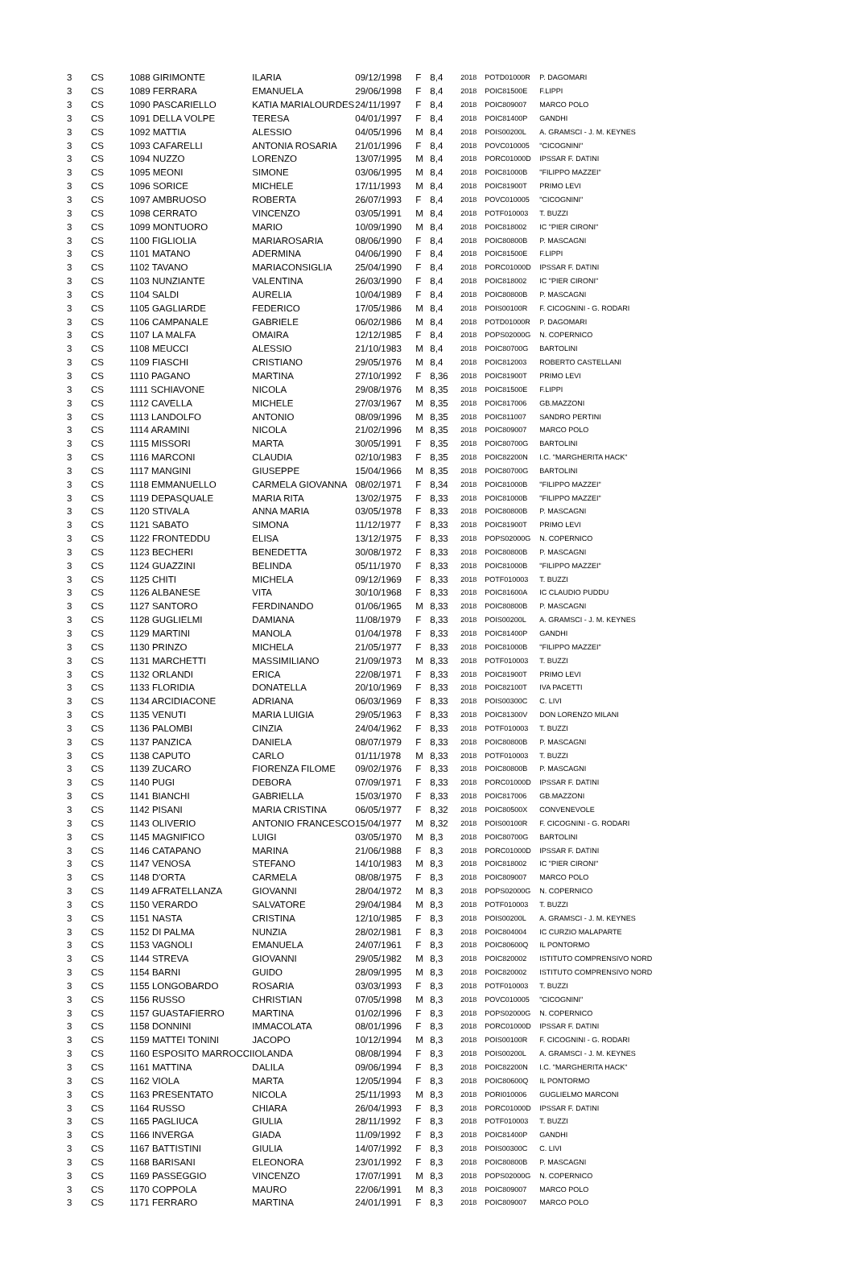| 3 | CS | 1088 GIRIMONTE | ILARIA | 09/12/1998 | F | 8,4 | 2018 | POTD01000R | P. DAGOMARI |
| 3 | CS | 1089 FERRARA | EMANUELA | 29/06/1998 | F | 8,4 | 2018 | POIC81500E | F.LIPPI |
| 3 | CS | 1090 PASCARIELLO | KATIA MARIALOURDES | 24/11/1997 | F | 8,4 | 2018 | POIC809007 | MARCO POLO |
| 3 | CS | 1091 DELLA VOLPE | TERESA | 04/01/1997 | F | 8,4 | 2018 | POIC81400P | GANDHI |
| 3 | CS | 1092 MATTIA | ALESSIO | 04/05/1996 | M | 8,4 | 2018 | POIS00200L | A. GRAMSCI - J. M. KEYNES |
| 3 | CS | 1093 CAFARELLI | ANTONIA ROSARIA | 21/01/1996 | F | 8,4 | 2018 | POVC010005 | "CICOGNINI" |
| 3 | CS | 1094 NUZZO | LORENZO | 13/07/1995 | M | 8,4 | 2018 | PORC01000D | IPSSAR F. DATINI |
| 3 | CS | 1095 MEONI | SIMONE | 03/06/1995 | M | 8,4 | 2018 | POIC81000B | "FILIPPO MAZZEI" |
| 3 | CS | 1096 SORICE | MICHELE | 17/11/1993 | M | 8,4 | 2018 | POIC81900T | PRIMO LEVI |
| 3 | CS | 1097 AMBRUOSO | ROBERTA | 26/07/1993 | F | 8,4 | 2018 | POVC010005 | "CICOGNINI" |
| 3 | CS | 1098 CERRATO | VINCENZO | 03/05/1991 | M | 8,4 | 2018 | POTF010003 | T. BUZZI |
| 3 | CS | 1099 MONTUORO | MARIO | 10/09/1990 | M | 8,4 | 2018 | POIC818002 | IC "PIER CIRONI" |
| 3 | CS | 1100 FIGLIOLIA | MARIAROSARIA | 08/06/1990 | F | 8,4 | 2018 | POIC80800B | P. MASCAGNI |
| 3 | CS | 1101 MATANO | ADERMINA | 04/06/1990 | F | 8,4 | 2018 | POIC81500E | F.LIPPI |
| 3 | CS | 1102 TAVANO | MARIACONSIGLIA | 25/04/1990 | F | 8,4 | 2018 | PORC01000D | IPSSAR F. DATINI |
| 3 | CS | 1103 NUNZIANTE | VALENTINA | 26/03/1990 | F | 8,4 | 2018 | POIC818002 | IC "PIER CIRONI" |
| 3 | CS | 1104 SALDI | AURELIA | 10/04/1989 | F | 8,4 | 2018 | POIC80800B | P. MASCAGNI |
| 3 | CS | 1105 GAGLIARDE | FEDERICO | 17/05/1986 | M | 8,4 | 2018 | POIS00100R | F. CICOGNINI - G. RODARI |
| 3 | CS | 1106 CAMPANALE | GABRIELE | 06/02/1986 | M | 8,4 | 2018 | POTD01000R | P. DAGOMARI |
| 3 | CS | 1107 LA MALFA | OMAIRA | 12/12/1985 | F | 8,4 | 2018 | POPS02000G | N. COPERNICO |
| 3 | CS | 1108 MEUCCI | ALESSIO | 21/10/1983 | M | 8,4 | 2018 | POIC80700G | BARTOLINI |
| 3 | CS | 1109 FIASCHI | CRISTIANO | 29/05/1976 | M | 8,4 | 2018 | POIC812003 | ROBERTO CASTELLANI |
| 3 | CS | 1110 PAGANO | MARTINA | 27/10/1992 | F | 8,36 | 2018 | POIC81900T | PRIMO LEVI |
| 3 | CS | 1111 SCHIAVONE | NICOLA | 29/08/1976 | M | 8,35 | 2018 | POIC81500E | F.LIPPI |
| 3 | CS | 1112 CAVELLA | MICHELE | 27/03/1967 | M | 8,35 | 2018 | POIC817006 | GB.MAZZONI |
| 3 | CS | 1113 LANDOLFO | ANTONIO | 08/09/1996 | M | 8,35 | 2018 | POIC811007 | SANDRO PERTINI |
| 3 | CS | 1114 ARAMINI | NICOLA | 21/02/1996 | M | 8,35 | 2018 | POIC809007 | MARCO POLO |
| 3 | CS | 1115 MISSORI | MARTA | 30/05/1991 | F | 8,35 | 2018 | POIC80700G | BARTOLINI |
| 3 | CS | 1116 MARCONI | CLAUDIA | 02/10/1983 | F | 8,35 | 2018 | POIC82200N | I.C. "MARGHERITA HACK" |
| 3 | CS | 1117 MANGINI | GIUSEPPE | 15/04/1966 | M | 8,35 | 2018 | POIC80700G | BARTOLINI |
| 3 | CS | 1118 EMMANUELLO | CARMELA GIOVANNA | 08/02/1971 | F | 8,34 | 2018 | POIC81000B | "FILIPPO MAZZEI" |
| 3 | CS | 1119 DEPASQUALE | MARIA RITA | 13/02/1975 | F | 8,33 | 2018 | POIC81000B | "FILIPPO MAZZEI" |
| 3 | CS | 1120 STIVALA | ANNA MARIA | 03/05/1978 | F | 8,33 | 2018 | POIC80800B | P. MASCAGNI |
| 3 | CS | 1121 SABATO | SIMONA | 11/12/1977 | F | 8,33 | 2018 | POIC81900T | PRIMO LEVI |
| 3 | CS | 1122 FRONTEDDU | ELISA | 13/12/1975 | F | 8,33 | 2018 | POPS02000G | N. COPERNICO |
| 3 | CS | 1123 BECHERI | BENEDETTA | 30/08/1972 | F | 8,33 | 2018 | POIC80800B | P. MASCAGNI |
| 3 | CS | 1124 GUAZZINI | BELINDA | 05/11/1970 | F | 8,33 | 2018 | POIC81000B | "FILIPPO MAZZEI" |
| 3 | CS | 1125 CHITI | MICHELA | 09/12/1969 | F | 8,33 | 2018 | POTF010003 | T. BUZZI |
| 3 | CS | 1126 ALBANESE | VITA | 30/10/1968 | F | 8,33 | 2018 | POIC81600A | IC CLAUDIO PUDDU |
| 3 | CS | 1127 SANTORO | FERDINANDO | 01/06/1965 | M | 8,33 | 2018 | POIC80800B | P. MASCAGNI |
| 3 | CS | 1128 GUGLIELMI | DAMIANA | 11/08/1979 | F | 8,33 | 2018 | POIS00200L | A. GRAMSCI - J. M. KEYNES |
| 3 | CS | 1129 MARTINI | MANOLA | 01/04/1978 | F | 8,33 | 2018 | POIC81400P | GANDHI |
| 3 | CS | 1130 PRINZO | MICHELA | 21/05/1977 | F | 8,33 | 2018 | POIC81000B | "FILIPPO MAZZEI" |
| 3 | CS | 1131 MARCHETTI | MASSIMILIANO | 21/09/1973 | M | 8,33 | 2018 | POTF010003 | T. BUZZI |
| 3 | CS | 1132 ORLANDI | ERICA | 22/08/1971 | F | 8,33 | 2018 | POIC81900T | PRIMO LEVI |
| 3 | CS | 1133 FLORIDIA | DONATELLA | 20/10/1969 | F | 8,33 | 2018 | POIC82100T | IVA PACETTI |
| 3 | CS | 1134 ARCIDIACONE | ADRIANA | 06/03/1969 | F | 8,33 | 2018 | POIS00300C | C. LIVI |
| 3 | CS | 1135 VENUTI | MARIA LUIGIA | 29/05/1963 | F | 8,33 | 2018 | POIC81300V | DON LORENZO MILANI |
| 3 | CS | 1136 PALOMBI | CINZIA | 24/04/1962 | F | 8,33 | 2018 | POTF010003 | T. BUZZI |
| 3 | CS | 1137 PANZICA | DANIELA | 08/07/1979 | F | 8,33 | 2018 | POIC80800B | P. MASCAGNI |
| 3 | CS | 1138 CAPUTO | CARLO | 01/11/1978 | M | 8,33 | 2018 | POTF010003 | T. BUZZI |
| 3 | CS | 1139 ZUCARO | FIORENZA FILOME | 09/02/1976 | F | 8,33 | 2018 | POIC80800B | P. MASCAGNI |
| 3 | CS | 1140 PUGI | DEBORA | 07/09/1971 | F | 8,33 | 2018 | PORC01000D | IPSSAR F. DATINI |
| 3 | CS | 1141 BIANCHI | GABRIELLA | 15/03/1970 | F | 8,33 | 2018 | POIC817006 | GB.MAZZONI |
| 3 | CS | 1142 PISANI | MARIA CRISTINA | 06/05/1977 | F | 8,32 | 2018 | POIC80500X | CONVENEVOLE |
| 3 | CS | 1143 OLIVERIO | ANTONIO FRANCESCO | 15/04/1977 | M | 8,32 | 2018 | POIS00100R | F. CICOGNINI - G. RODARI |
| 3 | CS | 1145 MAGNIFICO | LUIGI | 03/05/1970 | M | 8,3 | 2018 | POIC80700G | BARTOLINI |
| 3 | CS | 1146 CATAPANO | MARINA | 21/06/1988 | F | 8,3 | 2018 | PORC01000D | IPSSAR F. DATINI |
| 3 | CS | 1147 VENOSA | STEFANO | 14/10/1983 | M | 8,3 | 2018 | POIC818002 | IC "PIER CIRONI" |
| 3 | CS | 1148 D'ORTA | CARMELA | 08/08/1975 | F | 8,3 | 2018 | POIC809007 | MARCO POLO |
| 3 | CS | 1149 AFRATELLANZA | GIOVANNI | 28/04/1972 | M | 8,3 | 2018 | POPS02000G | N. COPERNICO |
| 3 | CS | 1150 VERARDO | SALVATORE | 29/04/1984 | M | 8,3 | 2018 | POTF010003 | T. BUZZI |
| 3 | CS | 1151 NASTA | CRISTINA | 12/10/1985 | F | 8,3 | 2018 | POIS00200L | A. GRAMSCI - J. M. KEYNES |
| 3 | CS | 1152 DI PALMA | NUNZIA | 28/02/1981 | F | 8,3 | 2018 | POIC804004 | IC CURZIO MALAPARTE |
| 3 | CS | 1153 VAGNOLI | EMANUELA | 24/07/1961 | F | 8,3 | 2018 | POIC80600Q | IL PONTORMO |
| 3 | CS | 1144 STREVA | GIOVANNI | 29/05/1982 | M | 8,3 | 2018 | POIC820002 | ISTITUTO COMPRENSIVO NORD |
| 3 | CS | 1154 BARNI | GUIDO | 28/09/1995 | M | 8,3 | 2018 | POIC820002 | ISTITUTO COMPRENSIVO NORD |
| 3 | CS | 1155 LONGOBARDO | ROSARIA | 03/03/1993 | F | 8,3 | 2018 | POTF010003 | T. BUZZI |
| 3 | CS | 1156 RUSSO | CHRISTIAN | 07/05/1998 | M | 8,3 | 2018 | POVC010005 | "CICOGNINI" |
| 3 | CS | 1157 GUASTAFIERRO | MARTINA | 01/02/1996 | F | 8,3 | 2018 | POPS02000G | N. COPERNICO |
| 3 | CS | 1158 DONNINI | IMMACOLATA | 08/01/1996 | F | 8,3 | 2018 | PORC01000D | IPSSAR F. DATINI |
| 3 | CS | 1159 MATTEI TONINI | JACOPO | 10/12/1994 | M | 8,3 | 2018 | POIS00100R | F. CICOGNINI - G. RODARI |
| 3 | CS | 1160 ESPOSITO MARROCCI | IOLANDA | 08/08/1994 | F | 8,3 | 2018 | POIS00200L | A. GRAMSCI - J. M. KEYNES |
| 3 | CS | 1161 MATTINA | DALILA | 09/06/1994 | F | 8,3 | 2018 | POIC82200N | I.C. "MARGHERITA HACK" |
| 3 | CS | 1162 VIOLA | MARTA | 12/05/1994 | F | 8,3 | 2018 | POIC80600Q | IL PONTORMO |
| 3 | CS | 1163 PRESENTATO | NICOLA | 25/11/1993 | M | 8,3 | 2018 | PORI010006 | GUGLIELMO MARCONI |
| 3 | CS | 1164 RUSSO | CHIARA | 26/04/1993 | F | 8,3 | 2018 | PORC01000D | IPSSAR F. DATINI |
| 3 | CS | 1165 PAGLIUCA | GIULIA | 28/11/1992 | F | 8,3 | 2018 | POTF010003 | T. BUZZI |
| 3 | CS | 1166 INVERGA | GIADA | 11/09/1992 | F | 8,3 | 2018 | POIC81400P | GANDHI |
| 3 | CS | 1167 BATTISTINI | GIULIA | 14/07/1992 | F | 8,3 | 2018 | POIS00300C | C. LIVI |
| 3 | CS | 1168 BARISANI | ELEONORA | 23/01/1992 | F | 8,3 | 2018 | POIC80800B | P. MASCAGNI |
| 3 | CS | 1169 PASSEGGIO | VINCENZO | 17/07/1991 | M | 8,3 | 2018 | POPS02000G | N. COPERNICO |
| 3 | CS | 1170 COPPOLA | MAURO | 22/06/1991 | M | 8,3 | 2018 | POIC809007 | MARCO POLO |
| 3 | CS | 1171 FERRARO | MARTINA | 24/01/1991 | F | 8,3 | 2018 | POIC809007 | MARCO POLO |